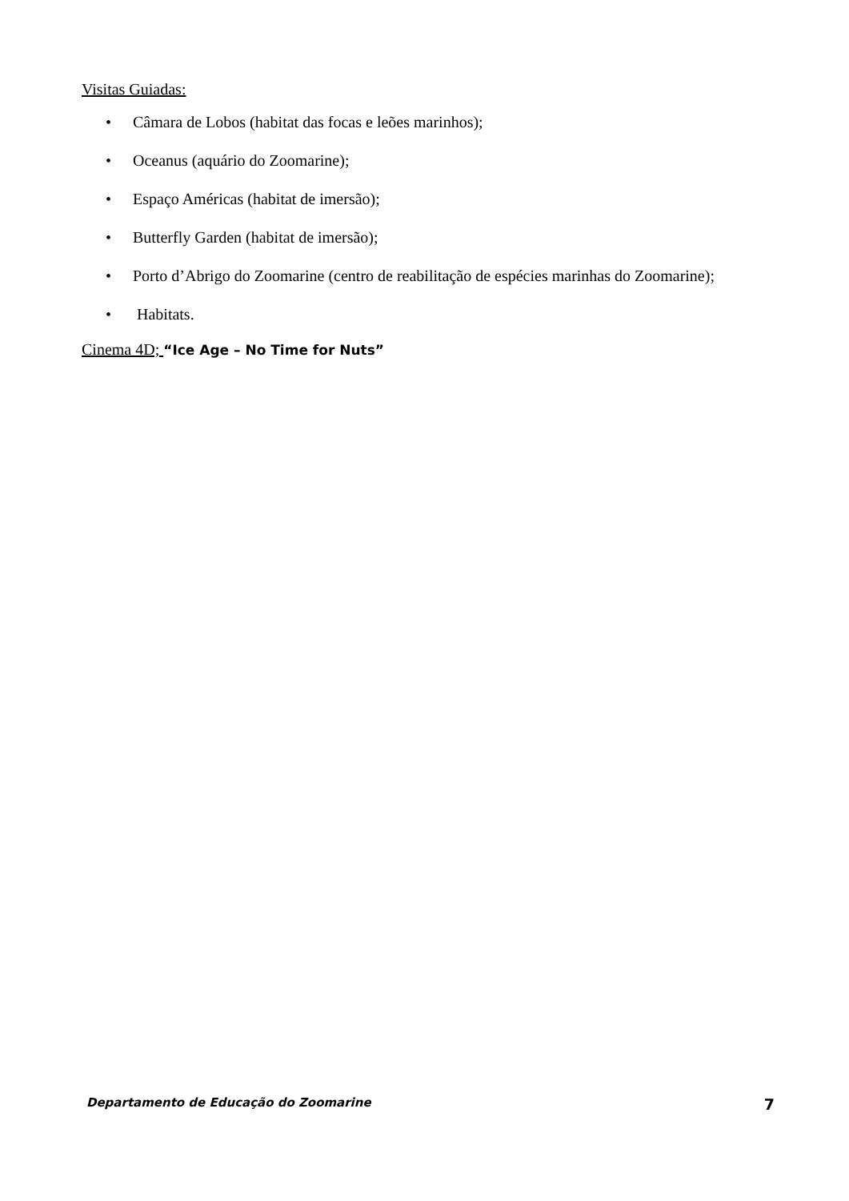Visitas Guiadas:
• Câmara de Lobos (habitat das focas e leões marinhos);
• Oceanus (aquário do Zoomarine);
• Espaço Américas (habitat de imersão);
• Butterfly Garden (habitat de imersão);
• Porto d’Abrigo do Zoomarine (centro de reabilitação de espécies marinhas do Zoomarine);
• Habitats.
Cinema 4D; “Ice Age – No Time for Nuts”
Departamento de Educação do Zoomarine 7